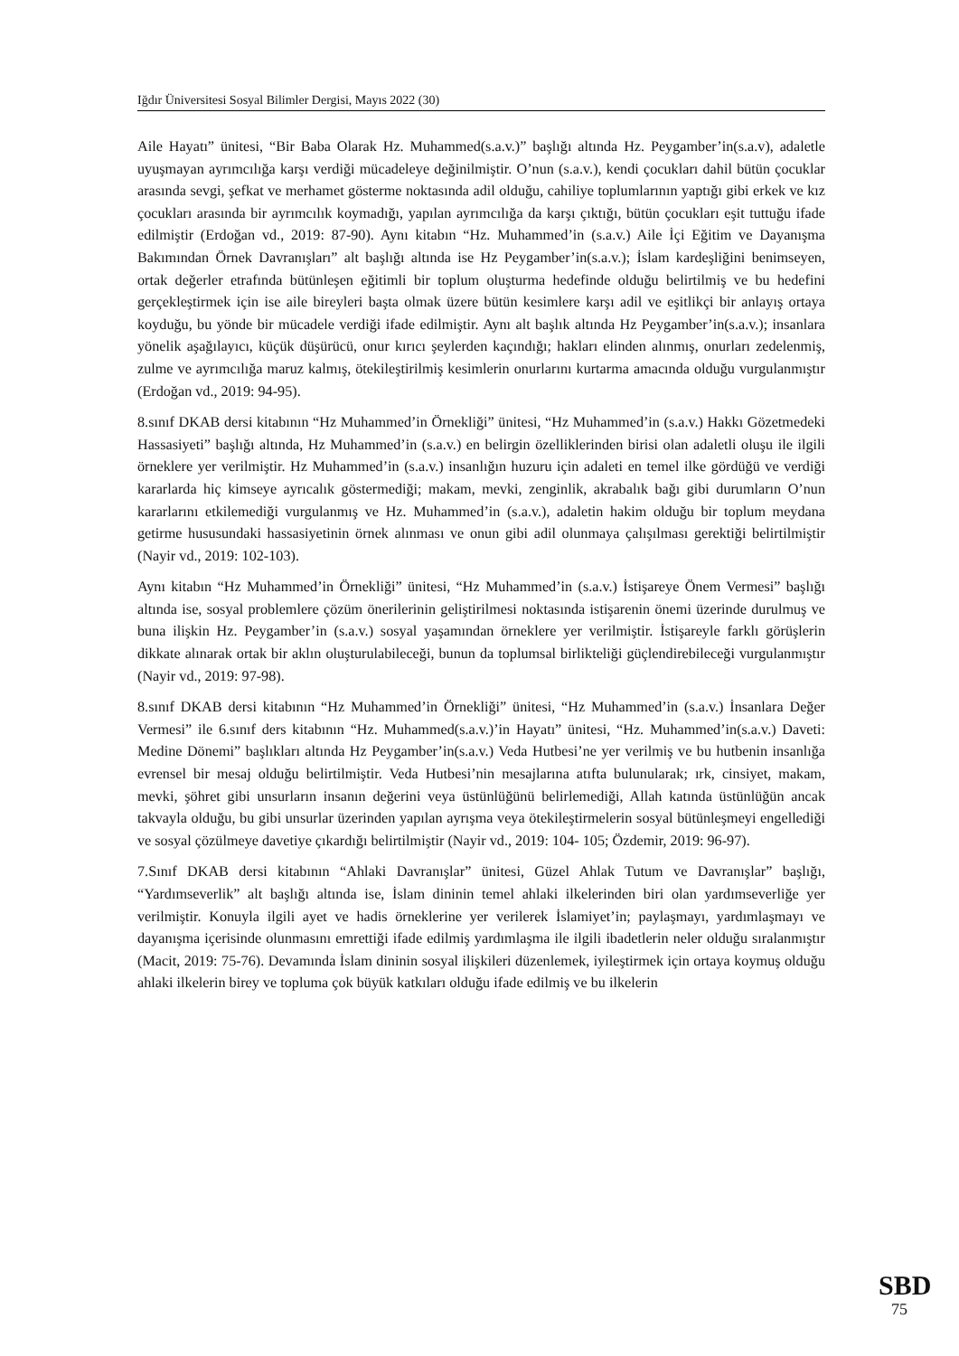Iğdır Üniversitesi Sosyal Bilimler Dergisi, Mayıs 2022 (30)
Aile Hayatı” ünitesi, “Bir Baba Olarak Hz. Muhammed(s.a.v.)” başlığı altında Hz. Peygamber’in(s.a.v), adaletle uyuşmayan ayrımcılığa karşı verdiği mücadeleye değinilmiştir. O’nun (s.a.v.), kendi çocukları dahil bütün çocuklar arasında sevgi, şefkat ve merhamet gösterme noktasında adil olduğu, cahiliye toplumlarının yaptığı gibi erkek ve kız çocukları arasında bir ayrımcılık koymadığı, yapılan ayrımcılığa da karşı çıktığı, bütün çocukları eşit tuttuğu ifade edilmiştir (Erdoğan vd., 2019: 87-90). Aynı kitabın “Hz. Muhammed’in (s.a.v.) Aile İçi Eğitim ve Dayanışma Bakımından Örnek Davranışları” alt başlığı altında ise Hz Peygamber’in(s.a.v.); İslam kardeşliğini benimseyen, ortak değerler etrafında bütünleşen eğitimli bir toplum oluşturma hedefinde olduğu belirtilmiş ve bu hedefini gerçekleştirmek için ise aile bireyleri başta olmak üzere bütün kesimlere karşı adil ve eşitlikçi bir anlayış ortaya koyduğu, bu yönde bir mücadele verdiği ifade edilmiştir. Aynı alt başlık altında Hz Peygamber’in(s.a.v.); insanlara yönelik aşağılayıcı, küçük düşürücü, onur kırıcı şeylerden kaçındığı; hakları elinden alınmış, onurları zedelenmiş, zulme ve ayrımcılığa maruz kalmış, ötekileştirilmiş kesimlerin onurlarını kurtarma amacında olduğu vurgulanmıştır (Erdoğan vd., 2019: 94-95).
8.sınıf DKAB dersi kitabının “Hz Muhammed’in Örnekliği” ünitesi, “Hz Muhammed’in (s.a.v.) Hakkı Gözetmedeki Hassasiyeti” başlığı altında, Hz Muhammed’in (s.a.v.) en belirgin özelliklerinden birisi olan adaletli oluşu ile ilgili örneklere yer verilmiştir. Hz Muhammed’in (s.a.v.) insanlığın huzuru için adaleti en temel ilke gördüğü ve verdiği kararlarda hiç kimseye ayrıcalık göstermediği; makam, mevki, zenginlik, akrabalık bağı gibi durumların O’nun kararlarını etkilemediği vurgulanmış ve Hz. Muhammed’in (s.a.v.), adaletin hakim olduğu bir toplum meydana getirme hususundaki hassasiyetinin örnek alınması ve onun gibi adil olunmaya çalışılması gerektiği belirtilmiştir (Nayir vd., 2019: 102-103).
Aynı kitabın “Hz Muhammed’in Örnekliği” ünitesi, “Hz Muhammed’in (s.a.v.) İstişareye Önem Vermesi” başlığı altında ise, sosyal problemlere çözüm önerilerinin geliştirilmesi noktasında istişarenin önemi üzerinde durulmuş ve buna ilişkin Hz. Peygamber’in (s.a.v.) sosyal yaşamından örneklere yer verilmiştir. İstişareyle farklı görüşlerin dikkate alınarak ortak bir aklın oluşturulabileceği, bunun da toplumsal birlikteliği güçlendirebileceği vurgulanmıştır (Nayir vd., 2019: 97-98).
8.sınıf DKAB dersi kitabının “Hz Muhammed’in Örnekliği” ünitesi, “Hz Muhammed’in (s.a.v.) İnsanlara Değer Vermesi” ile 6.sınıf ders kitabının “Hz. Muhammed(s.a.v.)’in Hayatı” ünitesi, “Hz. Muhammed’in(s.a.v.) Daveti: Medine Dönemi” başlıkları altında Hz Peygamber’in(s.a.v.) Veda Hutbesi’ne yer verilmiş ve bu hutbenin insanlığa evrensel bir mesaj olduğu belirtilmiştir. Veda Hutbesi’nin mesajlarına atıfta bulunularak; ırk, cinsiyet, makam, mevki, şöhret gibi unsurların insanın değerini veya üstünlüğünü belirlemediği, Allah katında üstünlüğün ancak takvayla olduğu, bu gibi unsurlar üzerinden yapılan ayrışma veya ötekileştirmelerin sosyal bütünleşmeyi engellediği ve sosyal çözülmeye davetiye çıkardığı belirtilmiştir (Nayir vd., 2019: 104- 105; Özdemir, 2019: 96-97).
7.Sınıf DKAB dersi kitabının “Ahlaki Davranışlar” ünitesi, Güzel Ahlak Tutum ve Davranışlar” başlığı, “Yardımseverlik” alt başlığı altında ise, İslam dininin temel ahlaki ilkelerinden biri olan yardımseverliğe yer verilmiştir. Konuyla ilgili ayet ve hadis örneklerine yer verilerek İslamiyet’in; paylaşmayı, yardımlaşmayı ve dayanışma içerisinde olunmasını emrettiği ifade edilmiş yardımlaşma ile ilgili ibadetlerin neler olduğu sıralanmıştır (Macit, 2019: 75-76). Devamında İslam dininin sosyal ilişkileri düzenlemek, iyileştirmek için ortaya koymuş olduğu ahlaki ilkelerin birey ve topluma çok büyük katkıları olduğu ifade edilmiş ve bu ilkelerin
SBD
75